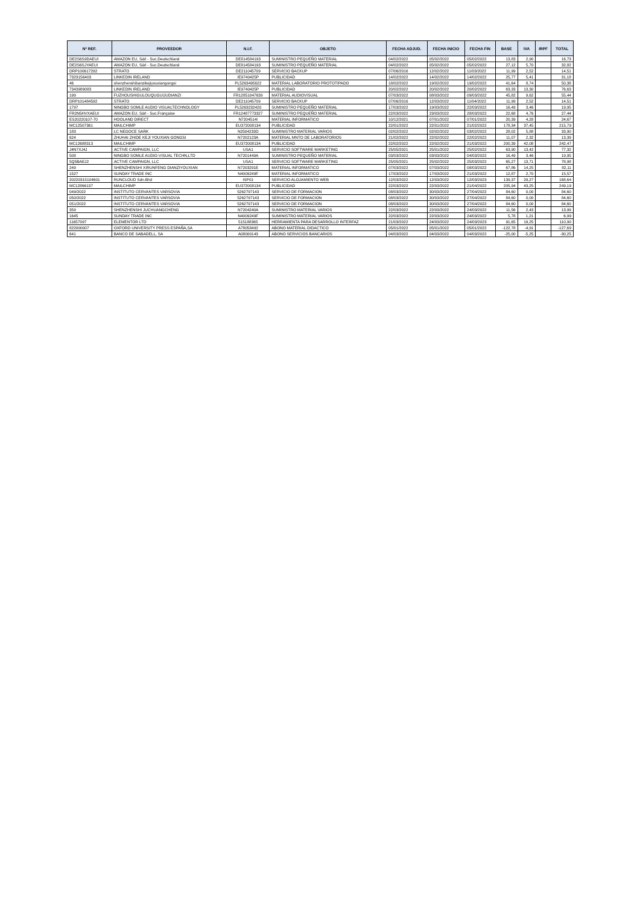| Nº REF. | PROVEEDOR | N.I.F. | OBJETO | FECHA ADJUD. | FECHA INICIO | FECHA FIN | BASE | IVA | IRPF | TOTAL |
| --- | --- | --- | --- | --- | --- | --- | --- | --- | --- | --- |
| DE2S6S9DAEUI | AMAZON EU, Sárl - Suc.Deutschland | DE814584193 | SUMINISTRO PEQUEÑO MATERIAL | 04/02/2022 | 05/02/2022 | 05/02/2022 | 13,83 | 2,90 | | 16,73 |
| DE2S6SJYAEUI | AMAZON EU, Sárl - Suc.Deutschland | DE814584193 | SUMINISTRO PEQUEÑO MATERIAL | 04/02/2022 | 05/02/2022 | 05/02/2022 | 27,12 | 5,70 | | 32,82 |
| DRP100617292 | STRATO | DE211045709 | SERVICIO BACKUP | 07/06/2016 | 12/02/2022 | 11/03/2022 | 11,99 | 2,52 | | 14,51 |
| 7323156403 | LINKEDIN IRELAND | IE9740425P | PUBLICIDAD | 14/02/2022 | 14/02/2022 | 14/02/2022 | 25,77 | 5,41 | | 31,18 |
| 46 | shenzhenshibanzikejiyouxiangongsi | PL5263495622 | MATERIAL LABORATORIO PROTOTIPADO | 18/02/2022 | 19/02/2022 | 19/02/2022 | 41,64 | 8,74 | | 50,38 |
| 7343989083 | LINKEDIN IRELAND | IE9740425P | PUBLICIDAD | 20/02/2022 | 20/02/2022 | 20/02/2022 | 63,33 | 13,30 | | 76,63 |
| 199 | FUZHOUSHIGULOUQUGUIJUDIANZI | FR12851047639 | MATERIAL AUDIOVISUAL | 07/03/2022 | 08/03/2022 | 09/03/2022 | 45,82 | 9,62 | | 55,44 |
| DRP101484592 | STRATO | DE211045709 | SERVICIO BACKUP | 07/06/2016 | 12/03/2022 | 11/04/2022 | 11,99 | 2,52 | | 14,51 |
| 1797 | NINGBO SOMLE AUDIO VISUALTECHNOLOGY | PL5263232420 | SUMINISTRO PEQUEÑO MATERIAL | 17/03/2022 | 19/03/2022 | 22/03/2022 | 16,49 | 3,46 | | 19,95 |
| FR2N5HVXAEUI | AMAZON EU, Sárl - Suc.Française | FR12487773327 | SUMINISTRO PEQUEÑO MATERIAL | 22/03/2022 | 23/03/2022 | 28/03/2022 | 22,68 | 4,76 | | 27,44 |
| ES20220107-70 | HOOLAND DIRECT | N7204514I | MATERIAL INFORMATICO | 10/12/2021 | 07/01/2022 | 07/01/2022 | 20,39 | 4,28 | | 24,67 |
| MC12507361 | MAILCHIMP | EU372008134 | PUBLICIDAD | 22/01/2022 | 22/01/2022 | 21/02/2022 | 178,34 | 37,45 | | 215,79 |
| 183 | LC NEGOCE SARK | N2504233D | SUMINISTRO MATERIAL VARIOS | 02/02/2022 | 02/02/2022 | 03/02/2022 | 28,02 | 5,88 | | 33,90 |
| 624 | ZHUHAI ZHIDE KEJI YOUXIAN GONGSI | N7202123A | MATERIAL MNTO DE LABORATORIOS | 21/02/2022 | 22/02/2022 | 22/02/2022 | 11,07 | 2,32 | | 13,39 |
| MC12688313 | MAILCHIMP | EU372008134 | PUBLICIDAD | 22/02/2022 | 22/02/2022 | 21/03/2022 | 200,39 | 42,08 | | 242,47 |
| J4N7XJ4J | ACTIVE CAMPAIGN, LLC | USA1 | SERVICIO SOFTWARE MARKETING | 25/05/2021 | 25/01/2022 | 25/02/2022 | 63,90 | 13,42 | | 77,32 |
| 508 | NINGBO SOMLE AUDIO-VISUAL TECHN,LTD | N7201449A | SUMINISTRO PEQUEÑO MATERIAL | 03/03/2022 | 03/03/2022 | 04/03/2022 | 16,49 | 3,46 | | 19,95 |
| 5Q5BAEJ2 | ACTIVE CAMPAIGN, LLC | USA1 | SERVICIO SOFTWARE MARKETING | 25/05/2021 | 25/02/2022 | 25/03/2022 | 65,27 | 13,71 | | 78,98 |
| 249 | SHENZHENSHI XIRUNFENG DIANZIYOUXIAN | N7203291E | MATERIAL INFORMATICO | 07/03/2022 | 07/03/2022 | 08/03/2022 | 67,86 | 14,25 | | 82,11 |
| 1527 | SUNDAY TRADE INC | N4009249F | MATERIAL INFORMATICO | 17/03/2022 | 17/03/2022 | 21/03/2022 | 12,87 | 2,70 | | 15,57 |
| 20220315104601 | RUNCLOUD Sdn.Bhd | ISP01 | SERVICIO ALOJAMIENTO WEB | 12/03/2022 | 12/03/2022 | 12/03/2023 | 139,37 | 29,27 | | 168,64 |
| MC12866137 | MAILCHIMP | EU372008134 | PUBLICIDAD | 22/03/2022 | 22/03/2022 | 21/04/2022 | 205,94 | 43,25 | | 249,19 |
| 049/2022 | INSTITUTO CERVANTES VARSOVIA | 5262797143 | SERVICIO DE FORMACION | 08/03/2022 | 30/03/2022 | 27/04/2022 | 84,60 | 0,00 | | 84,60 |
| 050/2022 | INSTITUTO CERVANTES VARSOVIA | 5262797143 | SERVICIO DE FORMACION | 08/03/2022 | 30/03/2022 | 27/04/2022 | 84,60 | 0,00 | | 84,60 |
| 051/2022 | INSTITUTO CERVANTES VARSOVIA | 5262797143 | SERVICIO DE FORMACION | 08/03/2022 | 30/03/2022 | 27/04/2022 | 84,60 | 0,00 | | 84,60 |
| 359 | SHENZHENSHI JUCHUANGCHENG | N7204240A | SUMINISTRO MATERIAL VARIOS | 22/03/2022 | 22/03/2022 | 24/03/2022 | 11,56 | 2,43 | | 13,99 |
| 1645 | SUNDAY TRADE INC | N4009249F | SUMINISTRO MATERIAL VARIOS | 22/03/2022 | 22/03/2022 | 24/03/2022 | 5,78 | 1,21 | | 6,99 |
| 11657097 | ELEMENTOR LTD | 515188365 | HERRAMIENTA PARA DESARROLLO INTERFAZ | 21/03/2022 | 24/03/2022 | 24/03/2023 | 91,65 | 19,25 | | 110,90 |
| 822000007 | OXFORD UNIVERSITY PRESS ESPAÑA,SA | A78058492 | ABONO MATERIAL DIDACTICO | 05/01/2022 | 05/01/2022 | 05/01/2022 | -122,78 | -4,91 | | -127,69 |
| 641 | BANCO DE SABADELL, SA | A08000143 | ABONO SERVICIOS BANCARIOS | 04/03/2022 | 04/03/2022 | 04/03/2022 | -25,00 | -5,25 | | -30,25 |